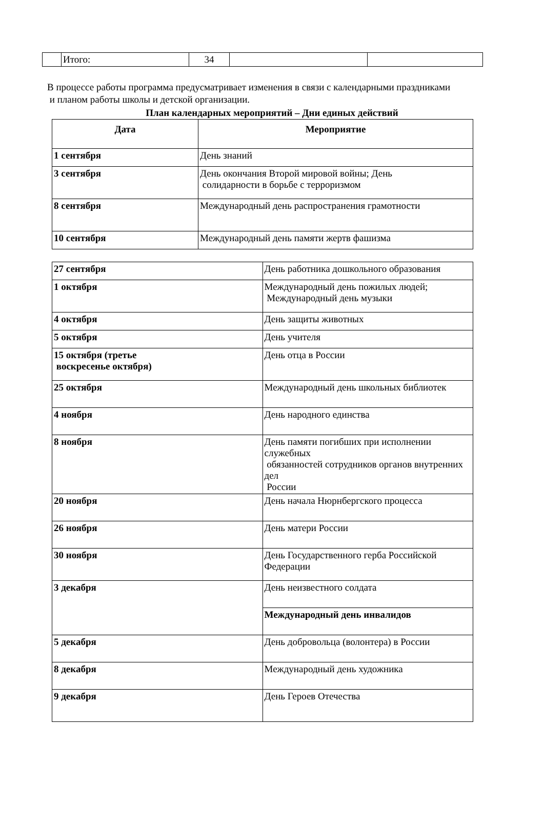| | Итого: | 34 | | |
В процессе работы программа предусматривает изменения в связи с календарными праздниками
и планом работы школы и детской организации.
План календарных мероприятий – Дни единых действий
| Дата | Мероприятие |
| --- | --- |
| 1 сентября | День знаний |
| 3 сентября | День окончания Второй мировой войны; День солидарности в борьбе с терроризмом |
| 8 сентября | Международный день распространения грамотности |
| 10 сентября | Международный день памяти жертв фашизма |
| 27 сентября | День работника дошкольного образования |
| 1 октября | Международный день пожилых людей; Международный день музыки |
| 4 октября | День защиты животных |
| 5 октября | День учителя |
| 15 октября (третье воскресенье октября) | День отца в России |
| 25 октября | Международный день школьных библиотек |
| 4 ноября | День народного единства |
| 8 ноября | День памяти погибших при исполнении служебных обязанностей сотрудников органов внутренних дел России |
| 20 ноября | День начала Нюрнбергского процесса |
| 26 ноября | День матери России |
| 30 ноября | День Государственного герба Российской Федерации |
| 3 декабря | День неизвестного солдата |
| | Международный день инвалидов |
| 5 декабря | День добровольца (волонтера) в России |
| 8 декабря | Международный день художника |
| 9 декабря | День Героев Отечества |